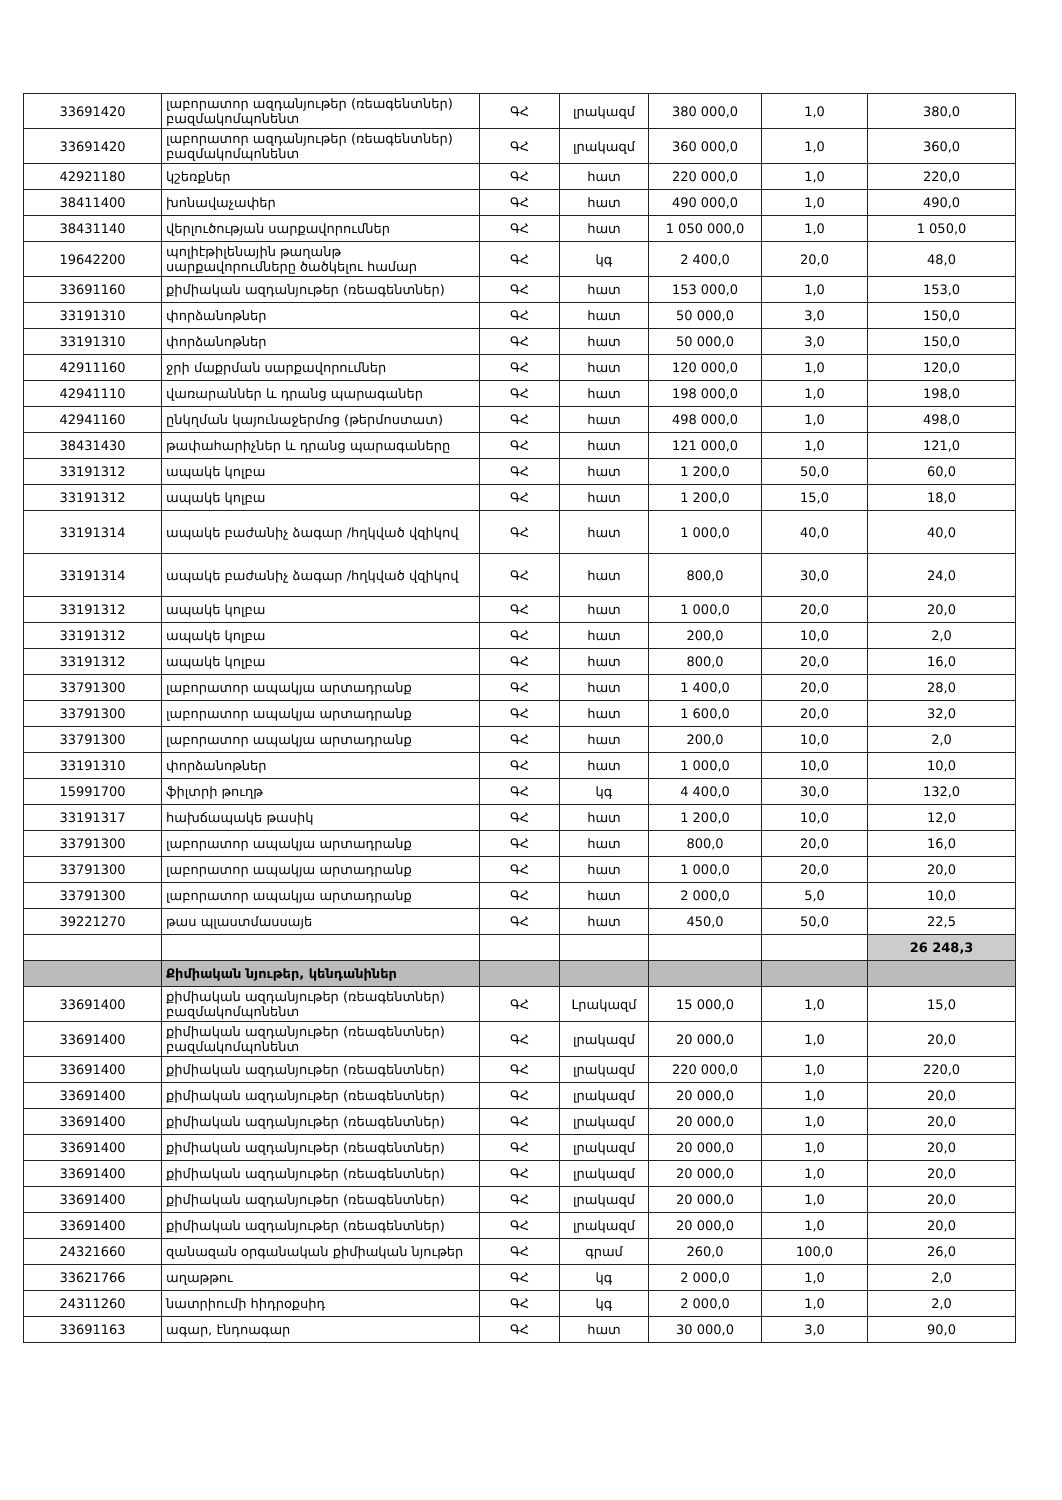| 33691420 | լաբորատոր ազդանյութեր (ռեագենտներ) բազմակոմպոնենտ | ԳՀ | լրակազմ | 380 000,0 | 1,0 | 380,0 |
| 33691420 | լաբորատոր ազդանյութեր (ռեագենտներ) բազմակոմպոնենտ | ԳՀ | լրակազմ | 360 000,0 | 1,0 | 360,0 |
| 42921180 | կշեռքներ | ԳՀ | հատ | 220 000,0 | 1,0 | 220,0 |
| 38411400 | խոնավաչափեր | ԳՀ | հատ | 490 000,0 | 1,0 | 490,0 |
| 38431140 | վերլուծության սարքավորումներ | ԳՀ | հատ | 1 050 000,0 | 1,0 | 1 050,0 |
| 19642200 | պոլիէթիլենային թաղանթ սարքավորումները ծածկելու համար | ԳՀ | կգ | 2 400,0 | 20,0 | 48,0 |
| 33691160 | քիմիական ազդանյութեր (ռեագենտներ) | ԳՀ | հատ | 153 000,0 | 1,0 | 153,0 |
| 33191310 | փորձանոթներ | ԳՀ | հատ | 50 000,0 | 3,0 | 150,0 |
| 33191310 | փորձանոթներ | ԳՀ | հատ | 50 000,0 | 3,0 | 150,0 |
| 42911160 | ջրի մաքրման սարքավորումներ | ԳՀ | հատ | 120 000,0 | 1,0 | 120,0 |
| 42941110 | վառարաններ և դրանց պարագաներ | ԳՀ | հատ | 198 000,0 | 1,0 | 198,0 |
| 42941160 | ընկղման կայունաջերմոց (թերմոստատ) | ԳՀ | հատ | 498 000,0 | 1,0 | 498,0 |
| 38431430 | թափահարիչներ և դրանց պարագաները | ԳՀ | հատ | 121 000,0 | 1,0 | 121,0 |
| 33191312 | ապակե կոլբա | ԳՀ | հատ | 1 200,0 | 50,0 | 60,0 |
| 33191312 | ապակե կոլբա | ԳՀ | հատ | 1 200,0 | 15,0 | 18,0 |
| 33191314 | ապակե բաժանիչ ձագար /հղկված վզիկով | ԳՀ | հատ | 1 000,0 | 40,0 | 40,0 |
| 33191314 | ապակե բաժանիչ ձագար /հղկված վզիկով | ԳՀ | հատ | 800,0 | 30,0 | 24,0 |
| 33191312 | ապակե կոլբա | ԳՀ | հատ | 1 000,0 | 20,0 | 20,0 |
| 33191312 | ապակե կոլբա | ԳՀ | հատ | 200,0 | 10,0 | 2,0 |
| 33191312 | ապակե կոլբա | ԳՀ | հատ | 800,0 | 20,0 | 16,0 |
| 33791300 | լաբորատոր ապակյա արտադրանք | ԳՀ | հատ | 1 400,0 | 20,0 | 28,0 |
| 33791300 | լաբորատոր ապակյա արտադրանք | ԳՀ | հատ | 1 600,0 | 20,0 | 32,0 |
| 33791300 | լաբորատոր ապակյա արտադրանք | ԳՀ | հատ | 200,0 | 10,0 | 2,0 |
| 33191310 | փորձանոթներ | ԳՀ | հատ | 1 000,0 | 10,0 | 10,0 |
| 15991700 | ֆիլտրի թուղթ | ԳՀ | կգ | 4 400,0 | 30,0 | 132,0 |
| 33191317 | հախճապակե թասիկ | ԳՀ | հատ | 1 200,0 | 10,0 | 12,0 |
| 33791300 | լաբորատոր ապակյա արտադրանք | ԳՀ | հատ | 800,0 | 20,0 | 16,0 |
| 33791300 | լաբորատոր ապակյա արտադրանք | ԳՀ | հատ | 1 000,0 | 20,0 | 20,0 |
| 33791300 | լաբորատոր ապակյա արտադրանք | ԳՀ | հատ | 2 000,0 | 5,0 | 10,0 |
| 39221270 | թաս պլաստմասսայե | ԳՀ | հատ | 450,0 | 50,0 | 22,5 |
| | | | | | | 26 248,3 |
| | Քիմիական նյութեր, կենդանիներ | | | | | |
| 33691400 | քիմիական ազդանյութեր (ռեագենտներ) բազմակոմպոնենտ | ԳՀ | Լրակազմ | 15 000,0 | 1,0 | 15,0 |
| 33691400 | քիմիական ազդանյութեր (ռեագենտներ) բազմակոմպոնենտ | ԳՀ | լրակազմ | 20 000,0 | 1,0 | 20,0 |
| 33691400 | քիմիական ազդանյութեր (ռեագենտներ) | ԳՀ | լրակազմ | 220 000,0 | 1,0 | 220,0 |
| 33691400 | քիմիական ազդանյութեր (ռեագենտներ) | ԳՀ | լրակազմ | 20 000,0 | 1,0 | 20,0 |
| 33691400 | քիմիական ազդանյութեր (ռեագենտներ) | ԳՀ | լրակազմ | 20 000,0 | 1,0 | 20,0 |
| 33691400 | քիմիական ազդանյութեր (ռեագենտներ) | ԳՀ | լրակազմ | 20 000,0 | 1,0 | 20,0 |
| 33691400 | քիմիական ազդանյութեր (ռեագենտներ) | ԳՀ | լրակազմ | 20 000,0 | 1,0 | 20,0 |
| 33691400 | քիմիական ազդանյութեր (ռեագենտներ) | ԳՀ | լրակազմ | 20 000,0 | 1,0 | 20,0 |
| 33691400 | քիմիական ազդանյութեր (ռեագենտներ) | ԳՀ | լրակազմ | 20 000,0 | 1,0 | 20,0 |
| 24321660 | զանազան օրգանական քիմիական նյութեր | ԳՀ | գրամ | 260,0 | 100,0 | 26,0 |
| 33621766 | աղաթթու | ԳՀ | կգ | 2 000,0 | 1,0 | 2,0 |
| 24311260 | նատրիումի հիդրօքսիդ | ԳՀ | կգ | 2 000,0 | 1,0 | 2,0 |
| 33691163 | ագար, էնդոագար | ԳՀ | հատ | 30 000,0 | 3,0 | 90,0 |